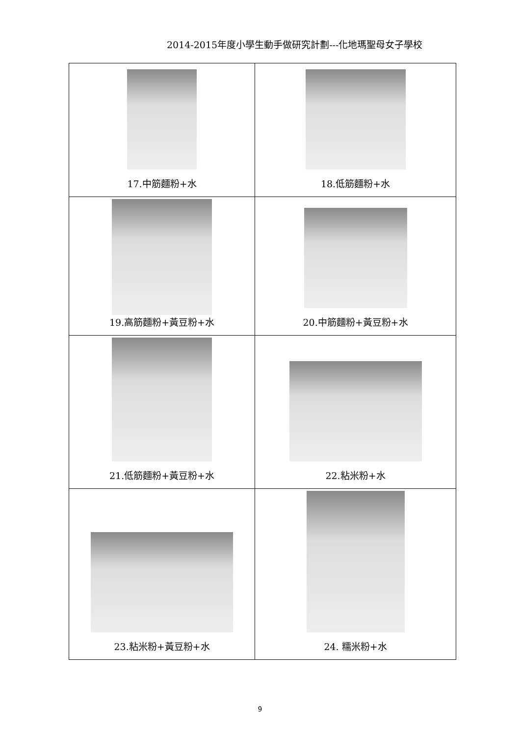2014-2015年度小學生動手做研究計劃---化地瑪聖母女子學校
| 17.中筋麵粉+水 | 18.低筋麵粉+水 |
| 19.高筋麵粉+黃豆粉+水 | 20.中筋麵粉+黃豆粉+水 |
| 21.低筋麵粉+黃豆粉+水 | 22.粘米粉+水 |
| 23.粘米粉+黃豆粉+水 | 24. 糯米粉+水 |
9